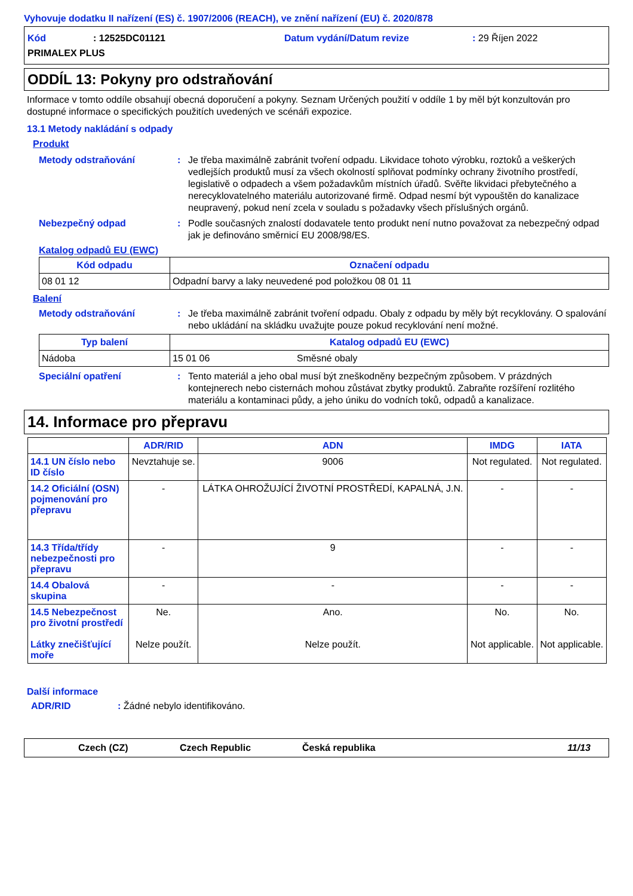Vyhovuje dodatku II nařízení (ES) č. 1907/2006 (REACH), ve znění nařízení (EU) č. 2020/878
Kód: 12525DC01121 Datum vydání/Datum revize: 29 Říjen 2022
PRIMALEX PLUS
ODDÍL 13: Pokyny pro odstraňování
Informace v tomto oddíle obsahují obecná doporučení a pokyny. Seznam Určených použití v oddíle 1 by měl být konzultován pro dostupné informace o specifických použitích uvedených ve scénáři expozice.
13.1 Metody nakládání s odpady
Produkt
Metody odstraňování: Je třeba maximálně zabránit tvoření odpadu. Likvidace tohoto výrobku, roztoků a veškerých vedlejších produktů musí za všech okolností splňovat podmínky ochrany životního prostředí, legislativě o odpadech a všem požadavkům místních úřadů. Svěřte likvidaci přebytečného a nerecyklovatelného materiálu autorizované firmě. Odpad nesmí být vypouštěn do kanalizace neupravený, pokud není zcela v souladu s požadavky všech příslušných orgánů.
Nebezpečný odpad: Podle současných znalostí dodavatele tento produkt není nutno považovat za nebezpečný odpad jak je definováno směrnicí EU 2008/98/ES.
Katalog odpadů EU (EWC)
| Kód odpadu | Označení odpadu |
| --- | --- |
| 08 01 12 | Odpadní barvy a laky neuvedené pod položkou 08 01 11 |
Balení
Metody odstraňování: Je třeba maximálně zabránit tvoření odpadu. Obaly z odpadu by měly být recyklovány. O spalování nebo ukládání na skládku uvažujte pouze pokud recyklování není možné.
| Typ balení | Katalog odpadů EU (EWC) | |
| --- | --- | --- |
| Nádoba | 15 01 06 | Směsné obaly |
Speciální opatření: Tento materiál a jeho obal musí být zneškodněny bezpečným způsobem. V prázdných kontejnerech nebo cisternách mohou zůstávat zbytky produktů. Zabraňte rozšíření rozlitého materiálu a kontaminaci půdy, a jeho úniku do vodních toků, odpadů a kanalizace.
14. Informace pro přepravu
| | ADR/RID | ADN | IMDG | IATA |
| --- | --- | --- | --- | --- |
| 14.1 UN číslo nebo ID číslo | Nevztahuje se. | 9006 | Not regulated. | Not regulated. |
| 14.2 Oficiální (OSN) pojmenování pro přepravu | - | LÁTKA OHROŽUJÍCÍ ŽIVOTNÍ PROSTŘEDÍ, KAPALNÁ, J.N. | - | - |
| 14.3 Třída/třídy nebezpečnosti pro přepravu | - | 9 | - | - |
| 14.4 Obalová skupina | - | - | - | - |
| 14.5 Nebezpečnost pro životní prostředí Látky znečišťující moře | Ne. Nelze použít. | Ano. Nelze použít. | No. Not applicable. | No. Not applicable. |
Další informace
ADR/RID: Žádné nebylo identifikováno.
Czech (CZ) Czech Republic Česká republika 11/13